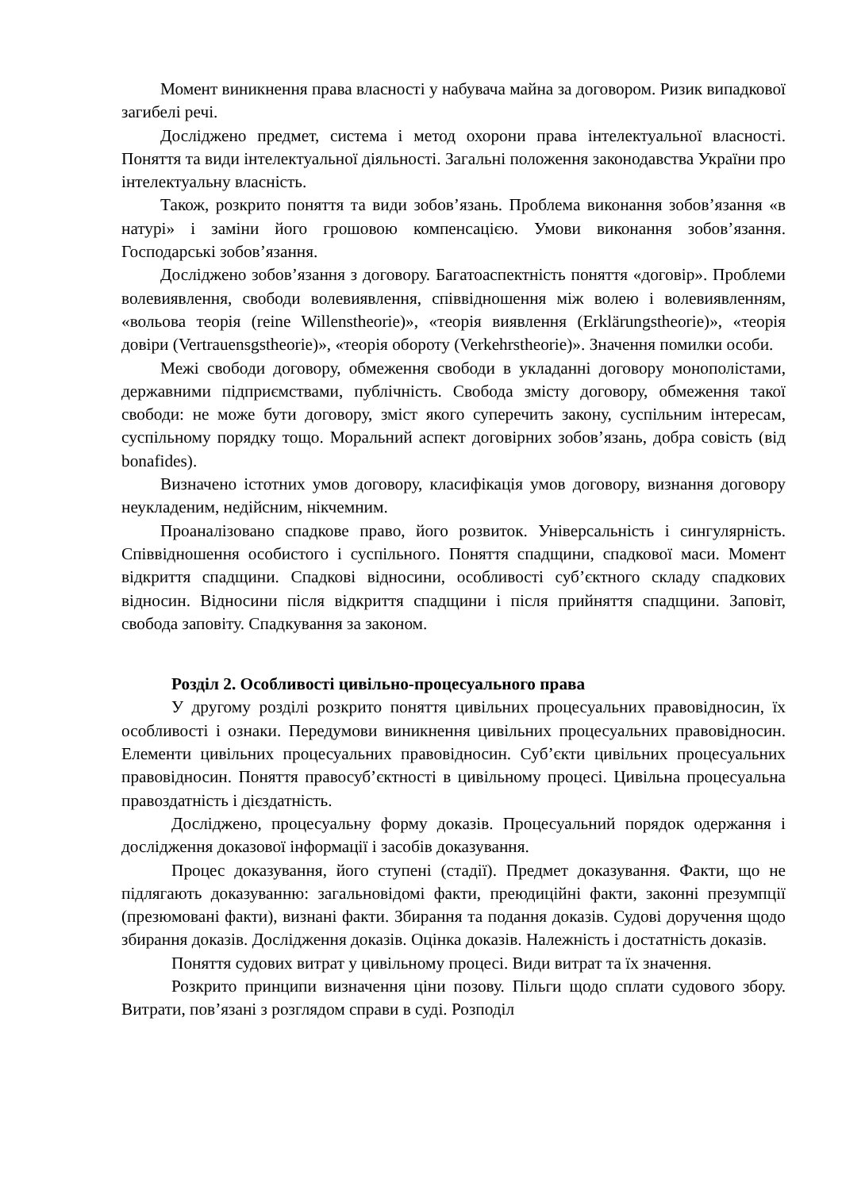Момент виникнення права власності у набувача майна за договором. Ризик випадкової загибелі речі.
Досліджено предмет, система і метод охорони права інтелектуальної власності. Поняття та види інтелектуальної діяльності. Загальні положення законодавства України про інтелектуальну власність.
Також, розкрито поняття та види зобов’язань. Проблема виконання зобов’язання «в натурі» і заміни його грошовою компенсацією. Умови виконання зобов’язання. Господарські зобов’язання.
Досліджено зобов’язання з договору. Багатоаспектність поняття «договір». Проблеми волевиявлення, свободи волевиявлення, співвідношення між волею і волевиявленням, «вольова теорія (reine Willenstheorie)», «теорія виявлення (Erklärungstheorie)», «теорія довіри (Vertrauensgstheorie)», «теорія обороту (Verkehrstheorie)». Значення помилки особи.
Межі свободи договору, обмеження свободи в укладанні договору монополістами, державними підприємствами, публічність. Свобода змісту договору, обмеження такої свободи: не може бути договору, зміст якого суперечить закону, суспільним інтересам, суспільному порядку тощо. Моральний аспект договірних зобов’язань, добра совість (від bonafides).
Визначено істотних умов договору, класифікація умов договору, визнання договору неукладеним, недійсним, нікчемним.
Проаналізовано спадкове право, його розвиток. Універсальність і сингулярність. Співвідношення особистого і суспільного. Поняття спадщини, спадкової маси. Момент відкриття спадщини. Спадкові відносини, особливості суб’єктного складу спадкових відносин. Відносини після відкриття спадщини і після прийняття спадщини. Заповіт, свобода заповіту. Спадкування за законом.
Розділ 2. Особливості цивільно-процесуального права
У другому розділі розкрито поняття цивільних процесуальних правовідносин, їх особливості і ознаки. Передумови виникнення цивільних процесуальних правовідносин. Елементи цивільних процесуальних правовідносин. Суб’єкти цивільних процесуальних правовідносин. Поняття правосуб’єктності в цивільному процесі. Цивільна процесуальна правоздатність і дієздатність.
Досліджено, процесуальну форму доказів. Процесуальний порядок одержання і дослідження доказової інформації і засобів доказування.
Процес доказування, його ступені (стадії). Предмет доказування. Факти, що не підлягають доказуванню: загальновідомі факти, преюдиційні факти, законні презумпції (презюмовані факти), визнані факти. Збирання та подання доказів. Судові доручення щодо збирання доказів. Дослідження доказів. Оцінка доказів. Належність і достатність доказів.
Поняття судових витрат у цивільному процесі. Види витрат та їх значення.
Розкрито принципи визначення ціни позову. Пільги щодо сплати судового збору. Витрати, пов’язані з розглядом справи в суді. Розподіл